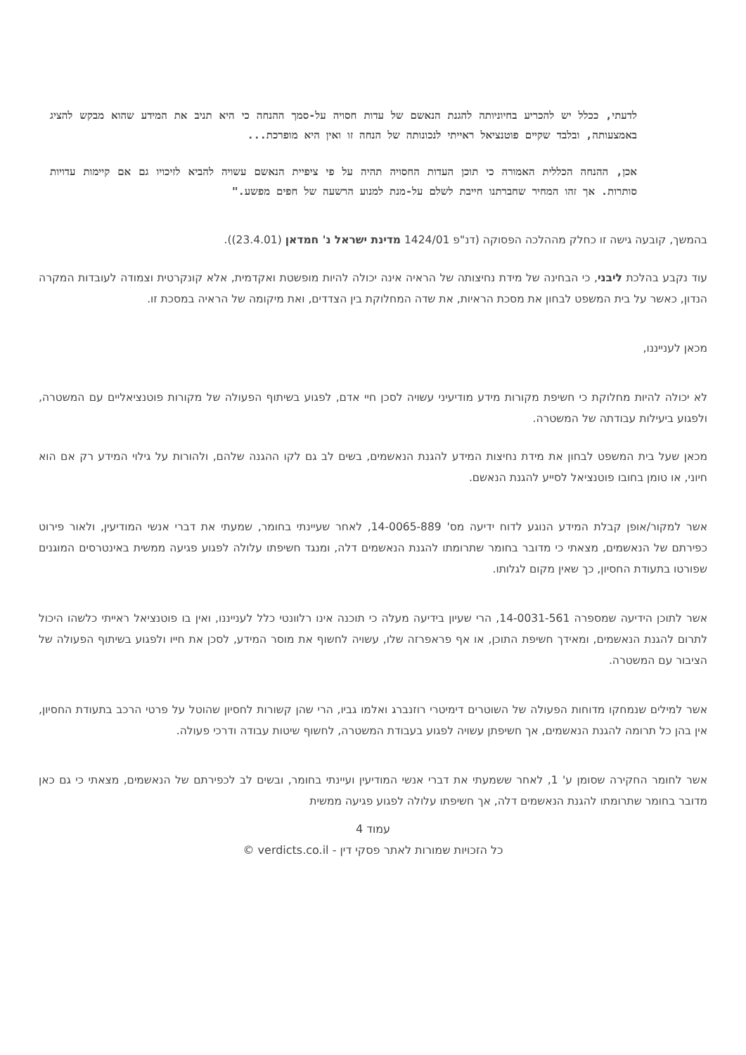לדעתי, ככלל יש להכריע בחיוניותה להגנת הנאשם של עדות חסויה על-סמך ההנחה כי היא תניב את המידע שהוא מבקש להציג באמצעותה, ובלבד שקיים פוטנציאל ראייתי לנכונותה של הנחה זו ואין היא מופרכת...
אכן, ההנחה הכללית האמורה כי תוכן העדות החסויה תהיה על פי ציפיית הנאשם עשויה להביא לזיכויו גם אם קיימות עדויות סותרות. אך זהו המחיר שחברתנו חייבת לשלם על-מנת למנוע הרשעה של חפים מפשע."
בהמשך, קובעה גישה זו כחלק מההלכה הפסוקה (דנ"פ 1424/01 מדינת ישראל נ' חמדאן (23.4.01)).
עוד נקבע בהלכת ליבני, כי הבחינה של מידת נחיצותה של הראיה אינה יכולה להיות מופשטת ואקדמית, אלא קונקרטית וצמודה לעובדות המקרה הנדון, כאשר על בית המשפט לבחון את מסכת הראיות, את שדה המחלוקת בין הצדדים, ואת מיקומה של הראיה במסכת זו.
מכאן לענייננו,
לא יכולה להיות מחלוקת כי חשיפת מקורות מידע מודיעיני עשויה לסכן חיי אדם, לפגוע בשיתוף הפעולה של מקורות פוטנציאליים עם המשטרה, ולפגוע ביעילות עבודתה של המשטרה.
מכאן שעל בית המשפט לבחון את מידת נחיצות המידע להגנת הנאשמים, בשים לב גם לקו ההגנה שלהם, ולהורות על גילוי המידע רק אם הוא חיוני, או טומן בחובו פוטנציאל לסייע להגנת הנאשם.
אשר למקור/אופן קבלת המידע הנוגע לדוח ידיעה מס' 14-0065-889, לאחר שעיינתי בחומר, שמעתי את דברי אנשי המודיעין, ולאור פירוט כפירתם של הנאשמים, מצאתי כי מדובר בחומר שתרומתו להגנת הנאשמים דלה, ומנגד חשיפתו עלולה לפגוע פגיעה ממשית באינטרסים המוגנים שפורטו בתעודת החסיון, כך שאין מקום לגלותו.
אשר לתוכן הידיעה שמספרה 14-0031-561, הרי שעיון בידיעה מעלה כי תוכנה אינו רלוונטי כלל לענייננו, ואין בו פוטנציאל ראייתי כלשהו היכול לתרום להגנת הנאשמים, ומאידך חשיפת התוכן, או אף פראפרזה שלו, עשויה לחשוף את מוסר המידע, לסכן את חייו ולפגוע בשיתוף הפעולה של הציבור עם המשטרה.
אשר למילים שנמחקו מדוחות הפעולה של השוטרים דימיטרי רוזנברג ואלמו גביו, הרי שהן קשורות לחסיון שהוטל על פרטי הרכב בתעודת החסיון, אין בהן כל תרומה להגנת הנאשמים, אך חשיפתן עשויה לפגוע בעבודת המשטרה, לחשוף שיטות עבודה ודרכי פעולה.
אשר לחומר החקירה שסומן ע' 1, לאחר ששמעתי את דברי אנשי המודיעין ועיינתי בחומר, ובשים לב לכפירתם של הנאשמים, מצאתי כי גם כאן מדובר בחומר שתרומתו להגנת הנאשמים דלה, אך חשיפתו עלולה לפגוע פגיעה ממשית
עמוד 4
כל הזכויות שמורות לאתר פסקי דין - verdicts.co.il ©